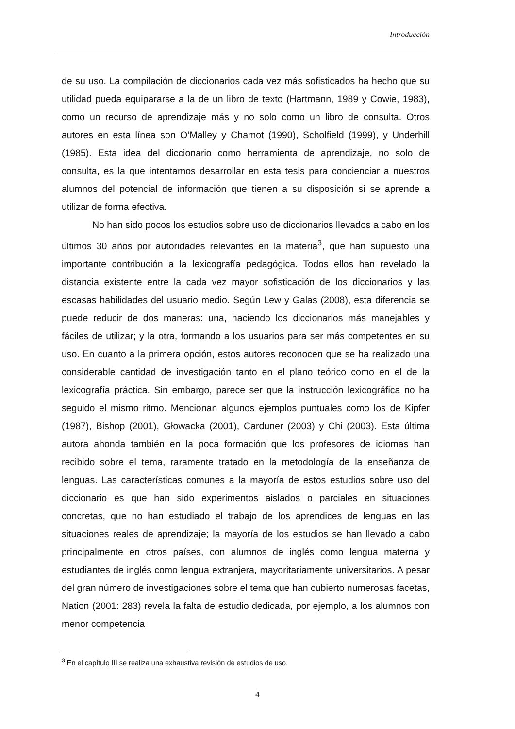Introducción
de su uso. La compilación de diccionarios cada vez más sofisticados ha hecho que su utilidad pueda equipararse a la de un libro de texto (Hartmann, 1989 y Cowie, 1983), como un recurso de aprendizaje más y no solo como un libro de consulta. Otros autores en esta línea son O’Malley y Chamot (1990), Scholfield (1999), y Underhill (1985). Esta idea del diccionario como herramienta de aprendizaje, no solo de consulta, es la que intentamos desarrollar en esta tesis para concienciar a nuestros alumnos del potencial de información que tienen a su disposición si se aprende a utilizar de forma efectiva.
No han sido pocos los estudios sobre uso de diccionarios llevados a cabo en los últimos 30 años por autoridades relevantes en la materia<sup>3</sup>, que han supuesto una importante contribución a la lexicografía pedagógica. Todos ellos han revelado la distancia existente entre la cada vez mayor sofisticación de los diccionarios y las escasas habilidades del usuario medio. Según Lew y Galas (2008), esta diferencia se puede reducir de dos maneras: una, haciendo los diccionarios más manejables y fáciles de utilizar; y la otra, formando a los usuarios para ser más competentes en su uso. En cuanto a la primera opción, estos autores reconocen que se ha realizado una considerable cantidad de investigación tanto en el plano teórico como en el de la lexicografía práctica. Sin embargo, parece ser que la instrucción lexicográfica no ha seguido el mismo ritmo. Mencionan algunos ejemplos puntuales como los de Kipfer (1987), Bishop (2001), Głowacka (2001), Carduner (2003) y Chi (2003). Esta última autora ahonda también en la poca formación que los profesores de idiomas han recibido sobre el tema, raramente tratado en la metodología de la enseñanza de lenguas. Las características comunes a la mayoría de estos estudios sobre uso del diccionario es que han sido experimentos aislados o parciales en situaciones concretas, que no han estudiado el trabajo de los aprendices de lenguas en las situaciones reales de aprendizaje; la mayoría de los estudios se han llevado a cabo principalmente en otros países, con alumnos de inglés como lengua materna y estudiantes de inglés como lengua extranjera, mayoritariamente universitarios. A pesar del gran número de investigaciones sobre el tema que han cubierto numerosas facetas, Nation (2001: 283) revela la falta de estudio dedicada, por ejemplo, a los alumnos con menor competencia
<sup>3</sup> En el capítulo III se realiza una exhaustiva revisión de estudios de uso.
4